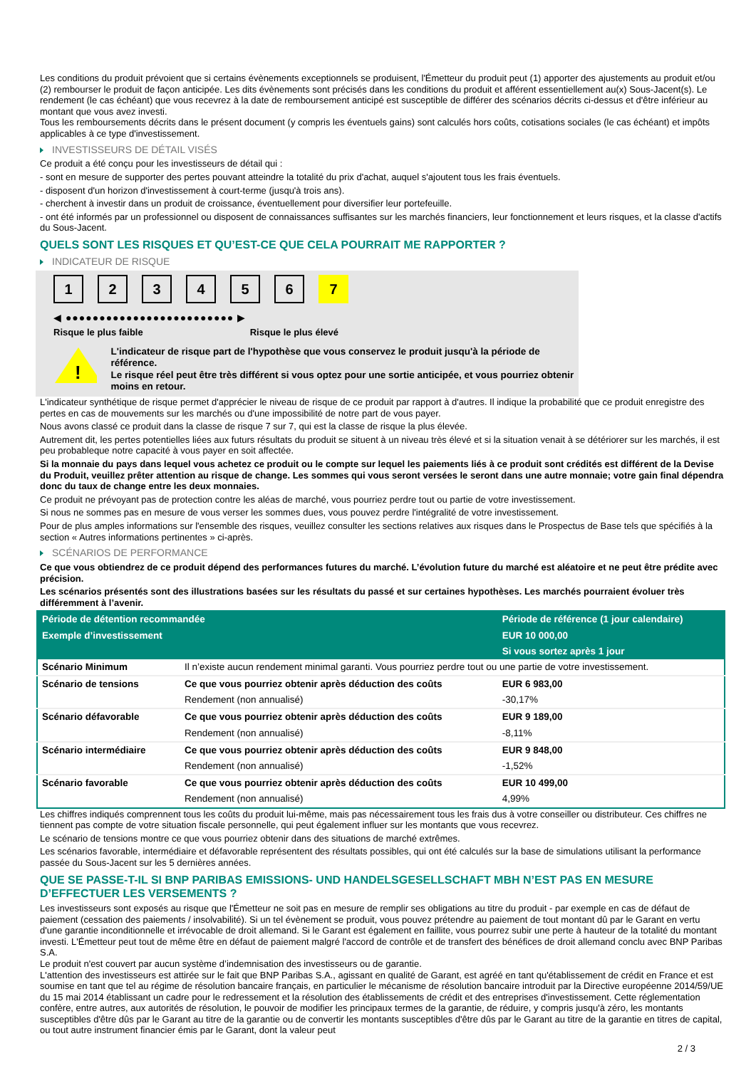Les conditions du produit prévoient que si certains évènements exceptionnels se produisent, l'Émetteur du produit peut (1) apporter des ajustements au produit et/ou (2) rembourser le produit de façon anticipée. Les dits évènements sont précisés dans les conditions du produit et afférent essentiellement au(x) Sous-Jacent(s). Le rendement (le cas échéant) que vous recevrez à la date de remboursement anticipé est susceptible de différer des scénarios décrits ci-dessus et d'être inférieur au montant que vous avez investi.
Tous les remboursements décrits dans le présent document (y compris les éventuels gains) sont calculés hors coûts, cotisations sociales (le cas échéant) et impôts applicables à ce type d'investissement.
INVESTISSEURS DE DÉTAIL VISÉS
Ce produit a été conçu pour les investisseurs de détail qui :
- sont en mesure de supporter des pertes pouvant atteindre la totalité du prix d'achat, auquel s'ajoutent tous les frais éventuels.
- disposent d'un horizon d'investissement à court-terme (jusqu'à trois ans).
- cherchent à investir dans un produit de croissance, éventuellement pour diversifier leur portefeuille.
- ont été informés par un professionnel ou disposent de connaissances suffisantes sur les marchés financiers, leur fonctionnement et leurs risques, et la classe d'actifs du Sous-Jacent.
QUELS SONT LES RISQUES ET QU’EST-CE QUE CELA POURRAIT ME RAPPORTER ?
INDICATEUR DE RISQUE
1 2 3 4 5 6 7
◀ ●●●●●●●●●●●●●●●●●●●●●●●●● ▶
Risque le plus faible Risque le plus élevé
!
L'indicateur de risque part de l'hypothèse que vous conservez le produit jusqu'à la période de référence.
Le risque réel peut être très différent si vous optez pour une sortie anticipée, et vous pourriez obtenir moins en retour.
L'indicateur synthétique de risque permet d'apprécier le niveau de risque de ce produit par rapport à d'autres. Il indique la probabilité que ce produit enregistre des pertes en cas de mouvements sur les marchés ou d'une impossibilité de notre part de vous payer.
Nous avons classé ce produit dans la classe de risque 7 sur 7, qui est la classe de risque la plus élevée.
Autrement dit, les pertes potentielles liées aux futurs résultats du produit se situent à un niveau très élevé et si la situation venait à se détériorer sur les marchés, il est peu probableque notre capacité à vous payer en soit affectée.
Si la monnaie du pays dans lequel vous achetez ce produit ou le compte sur lequel les paiements liés à ce produit sont crédités est différent de la Devise du Produit, veuillez prêter attention au risque de change. Les sommes qui vous seront versées le seront dans une autre monnaie; votre gain final dépendra donc du taux de change entre les deux monnaies.
Ce produit ne prévoyant pas de protection contre les aléas de marché, vous pourriez perdre tout ou partie de votre investissement.
Si nous ne sommes pas en mesure de vous verser les sommes dues, vous pouvez perdre l'intégralité de votre investissement.
Pour de plus amples informations sur l'ensemble des risques, veuillez consulter les sections relatives aux risques dans le Prospectus de Base tels que spécifiés à la section « Autres informations pertinentes » ci-après.
SCÉNARIOS DE PERFORMANCE
Ce que vous obtiendrez de ce produit dépend des performances futures du marché. L’évolution future du marché est aléatoire et ne peut être prédite avec précision.
Les scénarios présentés sont des illustrations basées sur les résultats du passé et sur certaines hypothèses. Les marchés pourraient évoluer très différemment à l’avenir.
| Période de détention recommandée | | Période de référence (1 jour calendaire) |
| --- | --- | --- |
| Exemple d’investissement | | EUR 10 000,00 |
| | | Si vous sortez après 1 jour |
| Scénario Minimum | Il n’existe aucun rendement minimal garanti. Vous pourriez perdre tout ou une partie de votre investissement. | |
| Scénario de tensions | Ce que vous pourriez obtenir après déduction des coûts | EUR 6 983,00 |
| | Rendement (non annualisé) | -30,17% |
| Scénario défavorable | Ce que vous pourriez obtenir après déduction des coûts | EUR 9 189,00 |
| | Rendement (non annualisé) | -8,11% |
| Scénario intermédiaire | Ce que vous pourriez obtenir après déduction des coûts | EUR 9 848,00 |
| | Rendement (non annualisé) | -1,52% |
| Scénario favorable | Ce que vous pourriez obtenir après déduction des coûts | EUR 10 499,00 |
| | Rendement (non annualisé) | 4,99% |
Les chiffres indiqués comprennent tous les coûts du produit lui-même, mais pas nécessairement tous les frais dus à votre conseiller ou distributeur. Ces chiffres ne tiennent pas compte de votre situation fiscale personnelle, qui peut également influer sur les montants que vous recevrez.
Le scénario de tensions montre ce que vous pourriez obtenir dans des situations de marché extrêmes.
Les scénarios favorable, intermédiaire et défavorable représentent des résultats possibles, qui ont été calculés sur la base de simulations utilisant la performance passée du Sous-Jacent sur les 5 dernières années.
QUE SE PASSE-T-IL SI BNP PARIBAS EMISSIONS- UND HANDELSGESELLSCHAFT MBH N’EST PAS EN MESURE D’EFFECTUER LES VERSEMENTS ?
Les investisseurs sont exposés au risque que l'Émetteur ne soit pas en mesure de remplir ses obligations au titre du produit - par exemple en cas de défaut de paiement (cessation des paiements / insolvabilité). Si un tel évènement se produit, vous pouvez prétendre au paiement de tout montant dû par le Garant en vertu d'une garantie inconditionnelle et irrévocable de droit allemand. Si le Garant est également en faillite, vous pourrez subir une perte à hauteur de la totalité du montant investi. L'Émetteur peut tout de même être en défaut de paiement malgré l'accord de contrôle et de transfert des bénéfices de droit allemand conclu avec BNP Paribas S.A.
Le produit n'est couvert par aucun système d’indemnisation des investisseurs ou de garantie.
L'attention des investisseurs est attirée sur le fait que BNP Paribas S.A., agissant en qualité de Garant, est agréé en tant qu'établissement de crédit en France et est soumise en tant que tel au régime de résolution bancaire français, en particulier le mécanisme de résolution bancaire introduit par la Directive européenne 2014/59/UE du 15 mai 2014 établissant un cadre pour le redressement et la résolution des établissements de crédit et des entreprises d'investissement. Cette réglementation confère, entre autres, aux autorités de résolution, le pouvoir de modifier les principaux termes de la garantie, de réduire, y compris jusqu'à zéro, les montants susceptibles d'être dûs par le Garant au titre de la garantie ou de convertir les montants susceptibles d'être dûs par le Garant au titre de la garantie en titres de capital, ou tout autre instrument financier émis par le Garant, dont la valeur peut
2 / 3